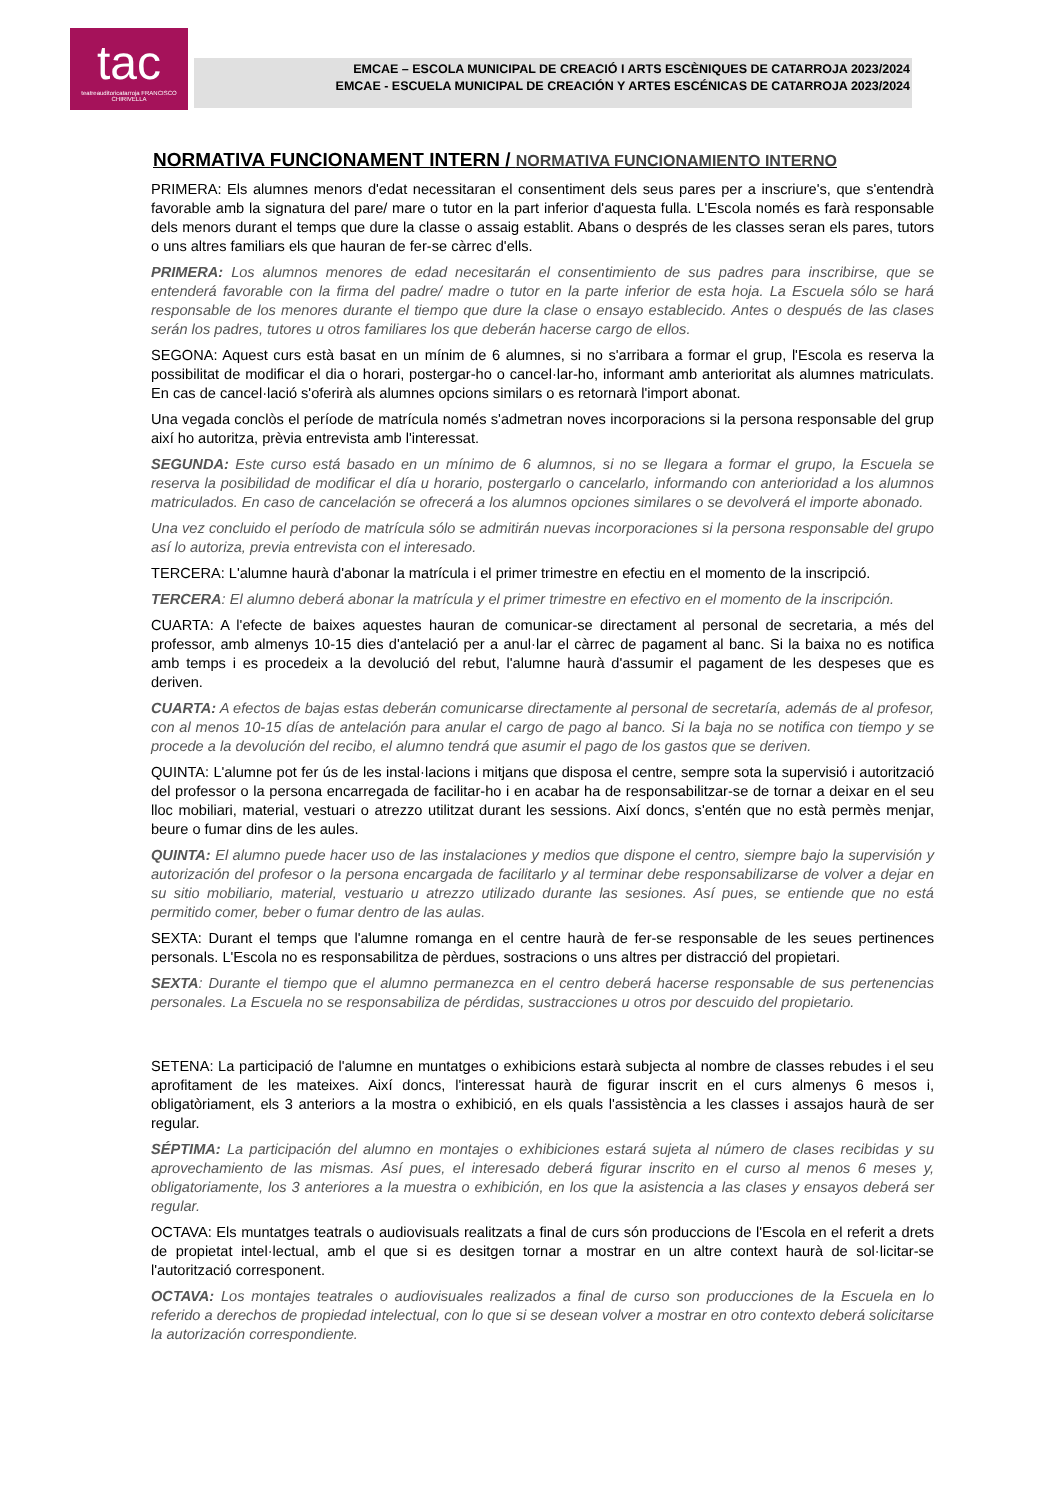tac
teatreauditoricatarroja FRANCISCO CHIRIVELLA
EMCAE – ESCOLA MUNICIPAL DE CREACIÓ I ARTS ESCÈNIQUES DE CATARROJA 2023/2024
EMCAE - ESCUELA MUNICIPAL DE CREACIÓN Y ARTES ESCÉNICAS DE CATARROJA 2023/2024
NORMATIVA FUNCIONAMENT INTERN / NORMATIVA FUNCIONAMIENTO INTERNO
PRIMERA: Els alumnes menors d'edat necessitaran el consentiment dels seus pares per a inscriure's, que s'entendrà favorable amb la signatura del pare/ mare o tutor en la part inferior d'aquesta fulla. L'Escola només es farà responsable dels menors durant el temps que dure la classe o assaig establit. Abans o després de les classes seran els pares, tutors o uns altres familiars els que hauran de fer-se càrrec d'ells.
PRIMERA: Los alumnos menores de edad necesitarán el consentimiento de sus padres para inscribirse, que se entenderá favorable con la firma del padre/ madre o tutor en la parte inferior de esta hoja. La Escuela sólo se hará responsable de los menores durante el tiempo que dure la clase o ensayo establecido. Antes o después de las clases serán los padres, tutores u otros familiares los que deberán hacerse cargo de ellos.
SEGONA: Aquest curs està basat en un mínim de 6 alumnes, si no s'arribara a formar el grup, l'Escola es reserva la possibilitat de modificar el dia o horari, postergar-ho o cancel·lar-ho, informant amb anterioritat als alumnes matriculats. En cas de cancel·lació s'oferirà als alumnes opcions similars o es retornarà l'import abonat.
Una vegada conclòs el període de matrícula només s'admetran noves incorporacions si la persona responsable del grup així ho autoritza, prèvia entrevista amb l'interessat.
SEGUNDA: Este curso está basado en un mínimo de 6 alumnos, si no se llegara a formar el grupo, la Escuela se reserva la posibilidad de modificar el día u horario, postergarlo o cancelarlo, informando con anterioridad a los alumnos matriculados. En caso de cancelación se ofrecerá a los alumnos opciones similares o se devolverá el importe abonado.
Una vez concluido el período de matrícula sólo se admitirán nuevas incorporaciones si la persona responsable del grupo así lo autoriza, previa entrevista con el interesado.
TERCERA: L'alumne haurà d'abonar la matrícula i el primer trimestre en efectiu en el momento de la inscripció.
TERCERA: El alumno deberá abonar la matrícula y el primer trimestre en efectivo en el momento de la inscripción.
CUARTA: A l'efecte de baixes aquestes hauran de comunicar-se directament al personal de secretaria, a més del professor, amb almenys 10-15 dies d'antelació per a anul·lar el càrrec de pagament al banc. Si la baixa no es notifica amb temps i es procedeix a la devolució del rebut, l'alumne haurà d'assumir el pagament de les despeses que es deriven.
CUARTA: A efectos de bajas estas deberán comunicarse directamente al personal de secretaría, además de al profesor, con al menos 10-15 días de antelación para anular el cargo de pago al banco. Si la baja no se notifica con tiempo y se procede a la devolución del recibo, el alumno tendrá que asumir el pago de los gastos que se deriven.
QUINTA: L'alumne pot fer ús de les instal·lacions i mitjans que disposa el centre, sempre sota la supervisió i autorització del professor o la persona encarregada de facilitar-ho i en acabar ha de responsabilitzar-se de tornar a deixar en el seu lloc mobiliari, material, vestuari o atrezzo utilitzat durant les sessions. Així doncs, s'entén que no està permès menjar, beure o fumar dins de les aules.
QUINTA: El alumno puede hacer uso de las instalaciones y medios que dispone el centro, siempre bajo la supervisión y autorización del profesor o la persona encargada de facilitarlo y al terminar debe responsabilizarse de volver a dejar en su sitio mobiliario, material, vestuario u atrezzo utilizado durante las sesiones. Así pues, se entiende que no está permitido comer, beber o fumar dentro de las aulas.
SEXTA: Durant el temps que l'alumne romanga en el centre haurà de fer-se responsable de les seues pertinences personals. L'Escola no es responsabilitza de pèrdues, sostracions o uns altres per distracció del propietari.
SEXTA: Durante el tiempo que el alumno permanezca en el centro deberá hacerse responsable de sus pertenencias personales. La Escuela no se responsabiliza de pérdidas, sustracciones u otros por descuido del propietario.
SETENA: La participació de l'alumne en muntatges o exhibicions estarà subjecta al nombre de classes rebudes i el seu aprofitament de les mateixes. Així doncs, l'interessat haurà de figurar inscrit en el curs almenys 6 mesos i, obligatòriament, els 3 anteriors a la mostra o exhibició, en els quals l'assistència a les classes i assajos haurà de ser regular.
SÉPTIMA: La participación del alumno en montajes o exhibiciones estará sujeta al número de clases recibidas y su aprovechamiento de las mismas. Así pues, el interesado deberá figurar inscrito en el curso al menos 6 meses y, obligatoriamente, los 3 anteriores a la muestra o exhibición, en los que la asistencia a las clases y ensayos deberá ser regular.
OCTAVA: Els muntatges teatrals o audiovisuals realitzats a final de curs són produccions de l'Escola en el referit a drets de propietat intel·lectual, amb el que si es desitgen tornar a mostrar en un altre context haurà de sol·licitar-se l'autorització corresponent.
OCTAVA: Los montajes teatrales o audiovisuales realizados a final de curso son producciones de la Escuela en lo referido a derechos de propiedad intelectual, con lo que si se desean volver a mostrar en otro contexto deberá solicitarse la autorización correspondiente.